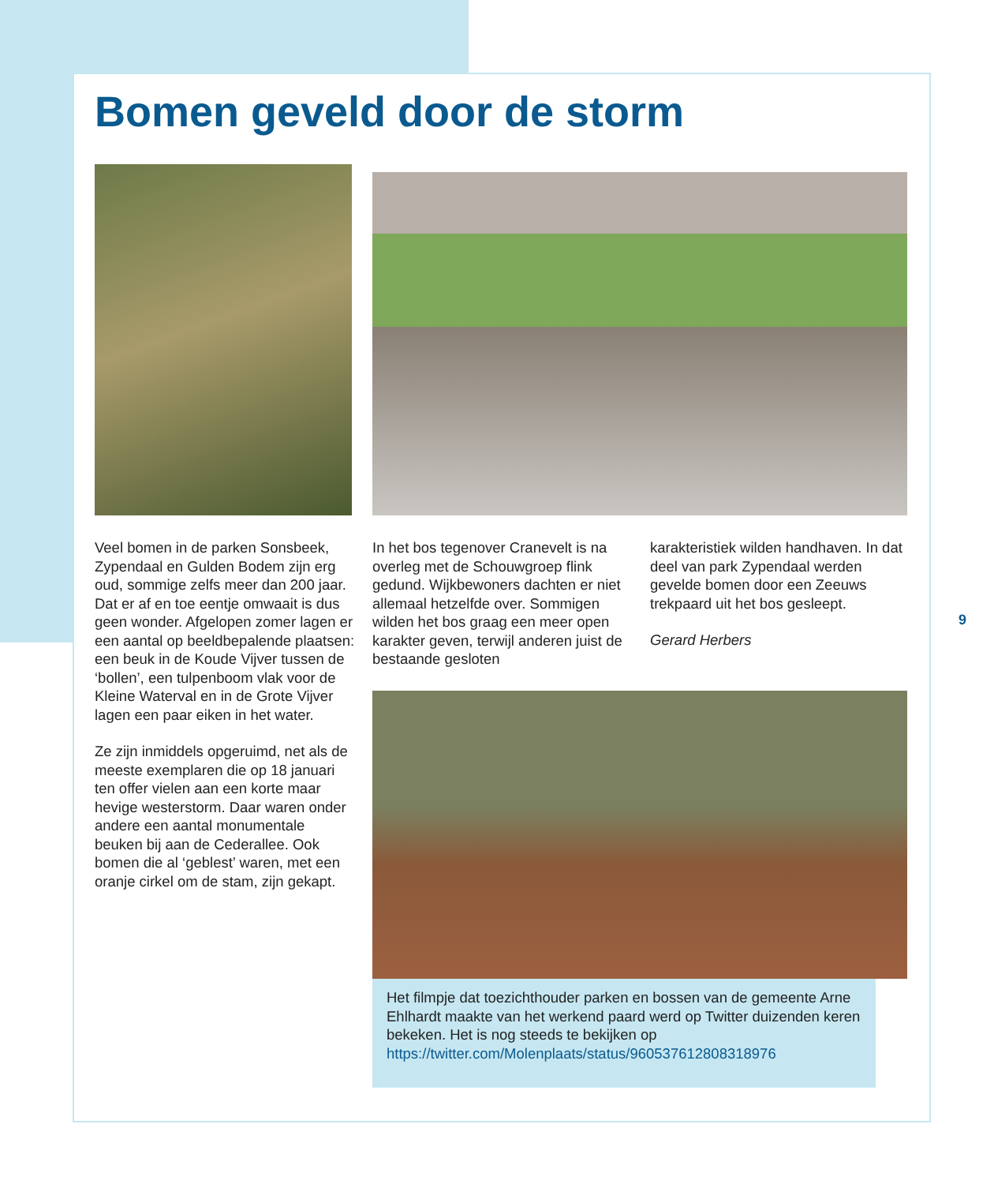Bomen geveld door de storm
Veel bomen in de parken Sonsbeek, Zypendaal en Gulden Bodem zijn erg oud, sommige zelfs meer dan 200 jaar. Dat er af en toe een­tje omwaait is dus geen wonder. Afgelopen zomer lagen er een aantal op beeldbepalende plaatsen: een beuk in de Koude Vijver tussen de ‘bollen’, een tulpenboom vlak voor de Kleine Waterval en in de Grote Vijver lagen een paar eiken in het water.
Ze zijn inmiddels opgeruimd, net als de meeste exemplaren die op 18 januari ten offer vielen aan een korte maar hevige westerstorm. Daar waren onder andere een aantal monumentale beuken bij aan de Cederallee. Ook bomen die al ‘geblest’ waren, met een oranje cirkel om de stam, zijn gekapt.
In het bos tegenover Cranevelt is na overleg met de Schouwgroep flink gedund. Wijkbewoners dach­ten er niet allemaal hetzelfde over. Sommigen wilden het bos graag een meer open karakter geven, terwijl anderen juist de bestaande gesloten
karakteristiek wilden handhaven. In dat deel van park Zypendaal werden gevelde bomen door een Zeeuws trekpaard uit het bos gesleept.
Gerard Herbers
Het filmpje dat toezichthouder parken en bossen van de gemeente Arne Ehlhardt maakte van het werkend paard werd op Twitter duizenden keren bekeken. Het is nog steeds te bekijken op https://twitter.com/Molenplaats/status/960537612808318976
9